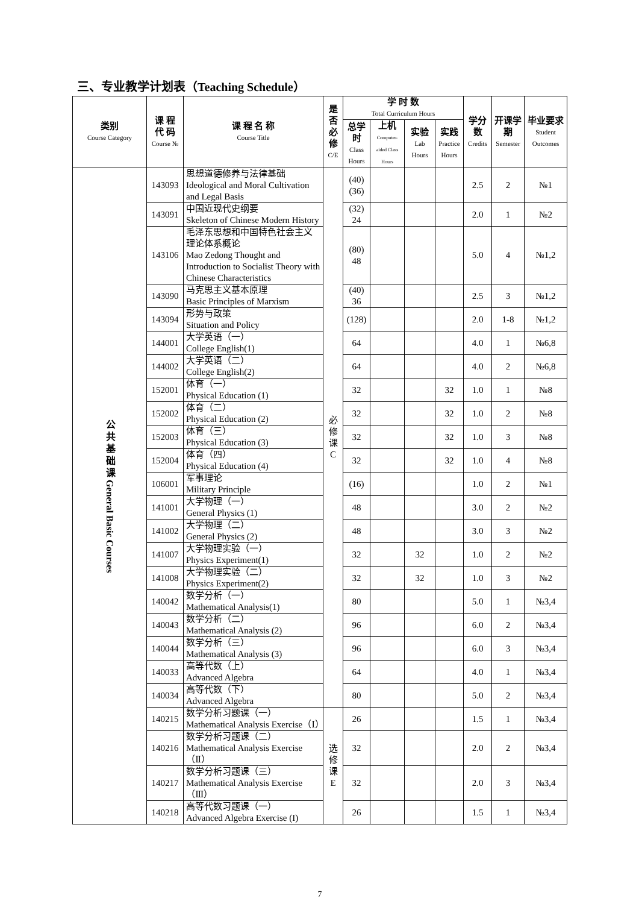三、专业教学计划表（Teaching Schedule）
| 类别 Course Category | 课 程 代 码 Course № | 课 程 名 称 Course Title | 是否必修 C/E | 学 时 数 Total Curriculum Hours | | | | 学分数 Credits | 开课学期 Semester | 毕业要求 Student Outcomes |
| --- | --- | --- | --- | --- | --- | --- | --- | --- | --- | --- |
| | | | | 总学时 Class Hours | 上机 Computer-aided Class Hours | 实验 Lab Hours | 实践 Practice Hours | | | |
| 公 共 基 础 课 General Basic Courses | 143093 | 思想道德修养与法律基础 Ideological and Moral Cultivation and Legal Basis | 必 修 课 C | (40) (36) | | | | 2.5 | 2 | №1 |
| | 143091 | 中国近现代史纲要 Skeleton of Chinese Modern History | | (32) 24 | | | | 2.0 | 1 | №2 |
| | 143106 | 毛泽东思想和中国特色社会主义理论体系概论 Mao Zedong Thought and Introduction to Socialist Theory with Chinese Characteristics | | (80) 48 | | | | 5.0 | 4 | №1,2 |
| | 143090 | 马克思主义基本原理 Basic Principles of Marxism | | (40) 36 | | | | 2.5 | 3 | №1,2 |
| | 143094 | 形势与政策 Situation and Policy | | (128) | | | | 2.0 | 1-8 | №1,2 |
| | 144001 | 大学英语（一） College English(1) | | 64 | | | | 4.0 | 1 | №6,8 |
| | 144002 | 大学英语（二） College English(2) | | 64 | | | | 4.0 | 2 | №6,8 |
| | 152001 | 体育（一） Physical Education (1) | | 32 | | | 32 | 1.0 | 1 | №8 |
| | 152002 | 体育（二） Physical Education (2) | | 32 | | | 32 | 1.0 | 2 | №8 |
| | 152003 | 体育（三） Physical Education (3) | | 32 | | | 32 | 1.0 | 3 | №8 |
| | 152004 | 体育（四） Physical Education (4) | | 32 | | | 32 | 1.0 | 4 | №8 |
| | 106001 | 军事理论 Military Principle | | (16) | | | | 1.0 | 2 | №1 |
| | 141001 | 大学物理（一） General Physics (1) | | 48 | | | | 3.0 | 2 | №2 |
| | 141002 | 大学物理（二） General Physics (2) | | 48 | | | | 3.0 | 3 | №2 |
| | 141007 | 大学物理实验（一） Physics Experiment(1) | | 32 | | 32 | | 1.0 | 2 | №2 |
| | 141008 | 大学物理实验（二） Physics Experiment(2) | | 32 | | 32 | | 1.0 | 3 | №2 |
| | 140042 | 数学分析（一） Mathematical Analysis(1) | | 80 | | | | 5.0 | 1 | №3,4 |
| | 140043 | 数学分析（二） Mathematical Analysis (2) | | 96 | | | | 6.0 | 2 | №3,4 |
| | 140044 | 数学分析（三） Mathematical Analysis (3) | | 96 | | | | 6.0 | 3 | №3,4 |
| | 140033 | 高等代数（上） Advanced Algebra | | 64 | | | | 4.0 | 1 | №3,4 |
| | 140034 | 高等代数（下） Advanced Algebra | | 80 | | | | 5.0 | 2 | №3,4 |
| | 140215 | 数学分析习题课（一） Mathematical Analysis Exercise（Ⅰ） | 选 修 课 E | 26 | | | | 1.5 | 1 | №3,4 |
| | 140216 | 数学分析习题课（二） Mathematical Analysis Exercise（Ⅱ） | | 32 | | | | 2.0 | 2 | №3,4 |
| | 140217 | 数学分析习题课（三） Mathematical Analysis Exercise（Ⅲ） | | 32 | | | | 2.0 | 3 | №3,4 |
| | 140218 | 高等代数习题课（一） Advanced Algebra Exercise (I) | | 26 | | | | 1.5 | 1 | №3,4 |
7